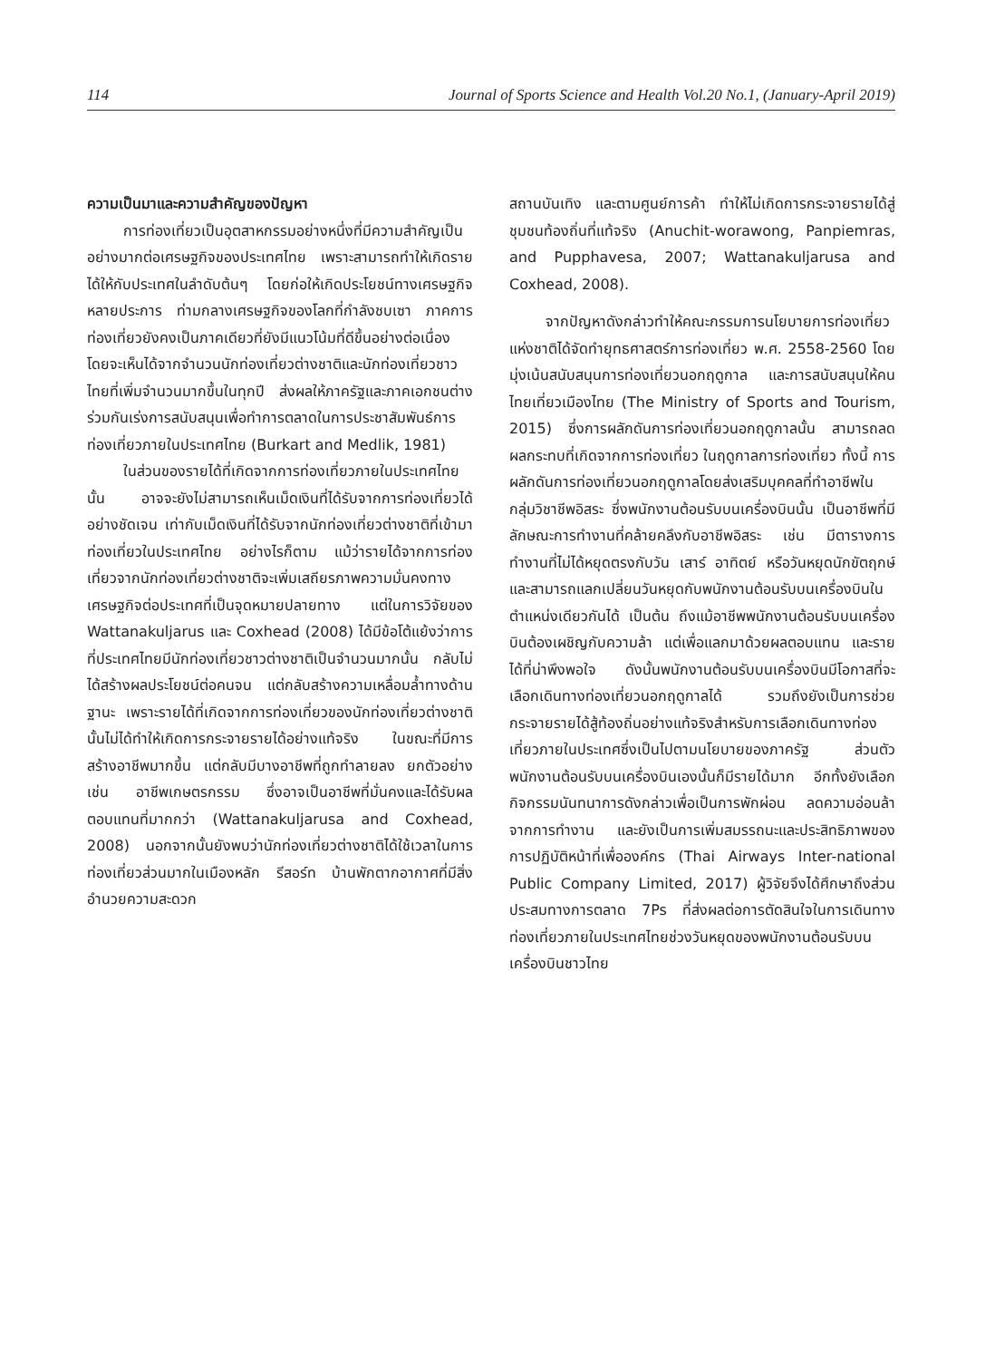114 Journal of Sports Science and Health Vol.20 No.1, (January-April 2019)
ความเป็นมาและความสำคัญของปัญหา
การท่องเที่ยวเป็นอุตสาหกรรมอย่างหนึ่งที่มีความสำคัญเป็นอย่างมากต่อเศรษฐกิจของประเทศไทย เพราะสามารถทำให้เกิดรายได้ให้กับประเทศในลำดับต้นๆ โดยก่อให้เกิดประโยชน์ทางเศรษฐกิจหลายประการ ท่ามกลางเศรษฐกิจของโลกที่กำลังชบเซา ภาคการท่องเที่ยวยังคงเป็นภาคเดียวที่ยังมีแนวโน้มที่ดีขึ้นอย่างต่อเนื่อง โดยจะเห็นได้จากจำนวนนักท่องเที่ยวต่างชาติและนักท่องเที่ยวชาวไทยที่เพิ่มจำนวนมากขึ้นในทุกปี ส่งผลให้ภาครัฐและภาคเอกชนต่างร่วมกันเร่งการสนับสนุนเพื่อทำการตลาดในการประชาสัมพันธ์การท่องเที่ยวภายในประเทศไทย (Burkart and Medlik, 1981)
ในส่วนของรายได้ที่เกิดจากการท่องเที่ยวภายในประเทศไทยนั้น อาจจะยังไม่สามารถเห็นเม็ดเงินที่ได้รับจากการท่องเที่ยวได้อย่างชัดเจน เท่ากับเม็ดเงินที่ได้รับจากนักท่องเที่ยวต่างชาติที่เข้ามาท่องเที่ยวในประเทศไทย อย่างไรก็ตาม แม้ว่ารายได้จากการท่องเที่ยวจากนักท่องเที่ยวต่างชาติจะเพิ่มเสถียรภาพความมั่นคงทางเศรษฐกิจต่อประเทศที่เป็นจุดหมายปลายทาง แต่ในการวิจัยของ Wattanakuljarus และ Coxhead (2008) ได้มีข้อโต้แย้งว่าการที่ประเทศไทยมีนักท่องเที่ยวชาวต่างชาติเป็นจำนวนมากนั้น กลับไม่ได้สร้างผลประโยชน์ต่อคนจน แต่กลับสร้างความเหลื่อมล้ำทางด้านฐานะ เพราะรายได้ที่เกิดจากการท่องเที่ยวของนักท่องเที่ยวต่างชาตินั้นไม่ได้ทำให้เกิดการกระจายรายได้อย่างแท้จริง ในขณะที่มีการสร้างอาชีพมากขึ้น แต่กลับมีบางอาชีพที่ถูกทำลายลง ยกตัวอย่างเช่น อาชีพเกษตรกรรม ซึ่งอาจเป็นอาชีพที่มั่นคงและได้รับผลตอบแทนที่มากกว่า (Wattanakuljarusa and Coxhead, 2008) นอกจากนั้นยังพบว่านักท่องเที่ยวต่างชาติได้ใช้เวลาในการท่องเที่ยวส่วนมากในเมืองหลัก รีสอร์ท บ้านพักตากอากาศที่มีสิ่งอำนวยความสะดวก
สถานบันเทิง และตามศูนย์การค้า ทำให้ไม่เกิดการกระจายรายได้สู่ชุมชนท้องถิ่นที่แท้จริง (Anuchit-worawong, Panpiemras, and Pupphavesa, 2007; Wattanakuljarusa and Coxhead, 2008).
จากปัญหาดังกล่าวทำให้คณะกรรมการนโยบายการท่องเที่ยวแห่งชาติได้จัดทำยุทธศาสตร์การท่องเที่ยว พ.ศ. 2558-2560 โดยมุ่งเน้นสนับสนุนการท่องเที่ยวนอกฤดูกาล และการสนับสนุนให้คนไทยเที่ยวเมืองไทย (The Ministry of Sports and Tourism, 2015) ซึ่งการผลักดันการท่องเที่ยวนอกฤดูกาลนั้น สามารถลดผลกระทบที่เกิดจากการท่องเที่ยว ในฤดูกาลการท่องเที่ยว ทั้งนี้ การผลักดันการท่องเที่ยวนอกฤดูกาลโดยส่งเสริมบุคคลที่ทำอาชีพในกลุ่มวิชาชีพอิสระ ซึ่งพนักงานต้อนรับบนเครื่องบินนั้น เป็นอาชีพที่มีลักษณะการทำงานที่คล้ายคลึงกับอาชีพอิสระ เช่น มีตารางการทำงานที่ไม่ได้หยุดตรงกับวัน เสาร์ อาทิตย์ หรือวันหยุดนักขัตฤกษ์ และสามารถแลกเปลี่ยนวันหยุดกับพนักงานต้อนรับบนเครื่องบินในตำแหน่งเดียวกันได้ เป็นต้น ถึงแม้อาชีพพนักงานต้อนรับบนเครื่องบินต้องเผชิญกับความล้า แต่เพื่อแลกมาด้วยผลตอบแทน และรายได้ที่น่าพึงพอใจ ดังนั้นพนักงานต้อนรับบนเครื่องบินมีโอกาสที่จะเลือกเดินทางท่องเที่ยวนอกฤดูกาลได้ รวมถึงยังเป็นการช่วยกระจายรายได้สู้ท้องถิ่นอย่างแท้จริงสำหรับการเลือกเดินทางท่องเที่ยวภายในประเทศซึ่งเป็นไปตามนโยบายของภาครัฐ ส่วนตัวพนักงานต้อนรับบนเครื่องบินเองนั้นก็มีรายได้มาก อีกทั้งยังเลือกกิจกรรมนันทนาการดังกล่าวเพื่อเป็นการพักผ่อน ลดความอ่อนล้าจากการทำงาน และยังเป็นการเพิ่มสมรรถนะและประสิทธิภาพของการปฏิบัติหน้าที่เพื่อองค์กร (Thai Airways Inter-national Public Company Limited, 2017) ผู้วิจัยจึงได้ศึกษาถึงส่วนประสมทางการตลาด 7Ps ที่ส่งผลต่อการตัดสินใจในการเดินทางท่องเที่ยวภายในประเทศไทยช่วงวันหยุดของพนักงานต้อนรับบนเครื่องบินชาวไทย